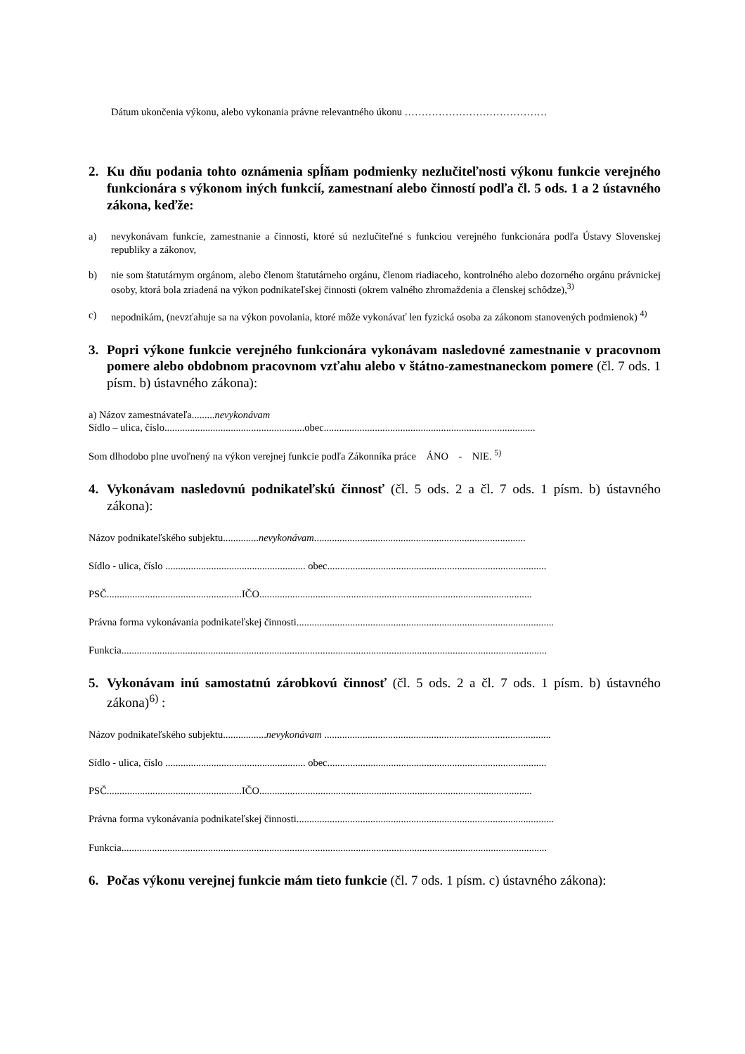Dátum ukončenia výkonu, alebo vykonania právne relevantného úkonu ……………………………………
2. Ku dňu podania tohto oznámenia spĺňam podmienky nezlučiteľnosti výkonu funkcie verejného funkcionára s výkonom iných funkcií, zamestnaní alebo činností podľa čl. 5 ods. 1 a 2 ústavného zákona, keďže:
a) nevykonávam funkcie, zamestnanie a činnosti, ktoré sú nezlučiteľné s funkciou verejného funkcionára podľa Ústavy Slovenskej republiky a zákonov,
b) nie som štatutárnym orgánom, alebo členom štatutárneho orgánu, členom riadiaceho, kontrolného alebo dozorného orgánu právnickej osoby, ktorá bola zriadená na výkon podnikateľskej činnosti (okrem valného zhromaždenia a členskej schôdze),<sup>3)</sup>
c) nepodnikám, (nevzťahuje sa na výkon povolania, ktoré môže vykonávať len fyzická osoba za zákonom stanovených podmienok) <sup>4)</sup>
3. Popri výkone funkcie verejného funkcionára vykonávam nasledovné zamestnanie v pracovnom pomere alebo obdobnom pracovnom vzťahu alebo v štátno-zamestnaneckom pomere (čl. 7 ods. 1 písm. b) ústavného zákona):
a) Názov zamestnávateľa.........nevykonávam
Sídlo – ulica, číslo.......................................................obec...................................................................................
Som dlhodobo plne uvoľnený na výkon verejnej funkcie podľa Zákonníka práce ÁNO - NIE. <sup>5)</sup>
4. Vykonávam nasledovnú podnikateľskú činnosť (čl. 5 ods. 2 a čl. 7 ods. 1 písm. b) ústavného zákona):
Názov podnikateľského subjektu..............nevykonávam...................................................................................
Sídlo - ulica, číslo ....................................................... obec......................................................................................
PSČ.....................................................IČO...........................................................................................................
Právna forma vykonávania podnikateľskej činnosti.....................................................................................................
Funkcia.......................................................................................................................................................................
5. Vykonávam inú samostatnú zárobkovú činnosť (čl. 5 ods. 2 a čl. 7 ods. 1 písm. b) ústavného zákona)<sup>6)</sup> :
Názov podnikateľského subjektu.................nevykonávam .........................................................................................
Sídlo - ulica, číslo ....................................................... obec......................................................................................
PSČ.....................................................IČO...........................................................................................................
Právna forma vykonávania podnikateľskej činnosti.....................................................................................................
Funkcia.......................................................................................................................................................................
6. Počas výkonu verejnej funkcie mám tieto funkcie (čl. 7 ods. 1 písm. c) ústavného zákona):